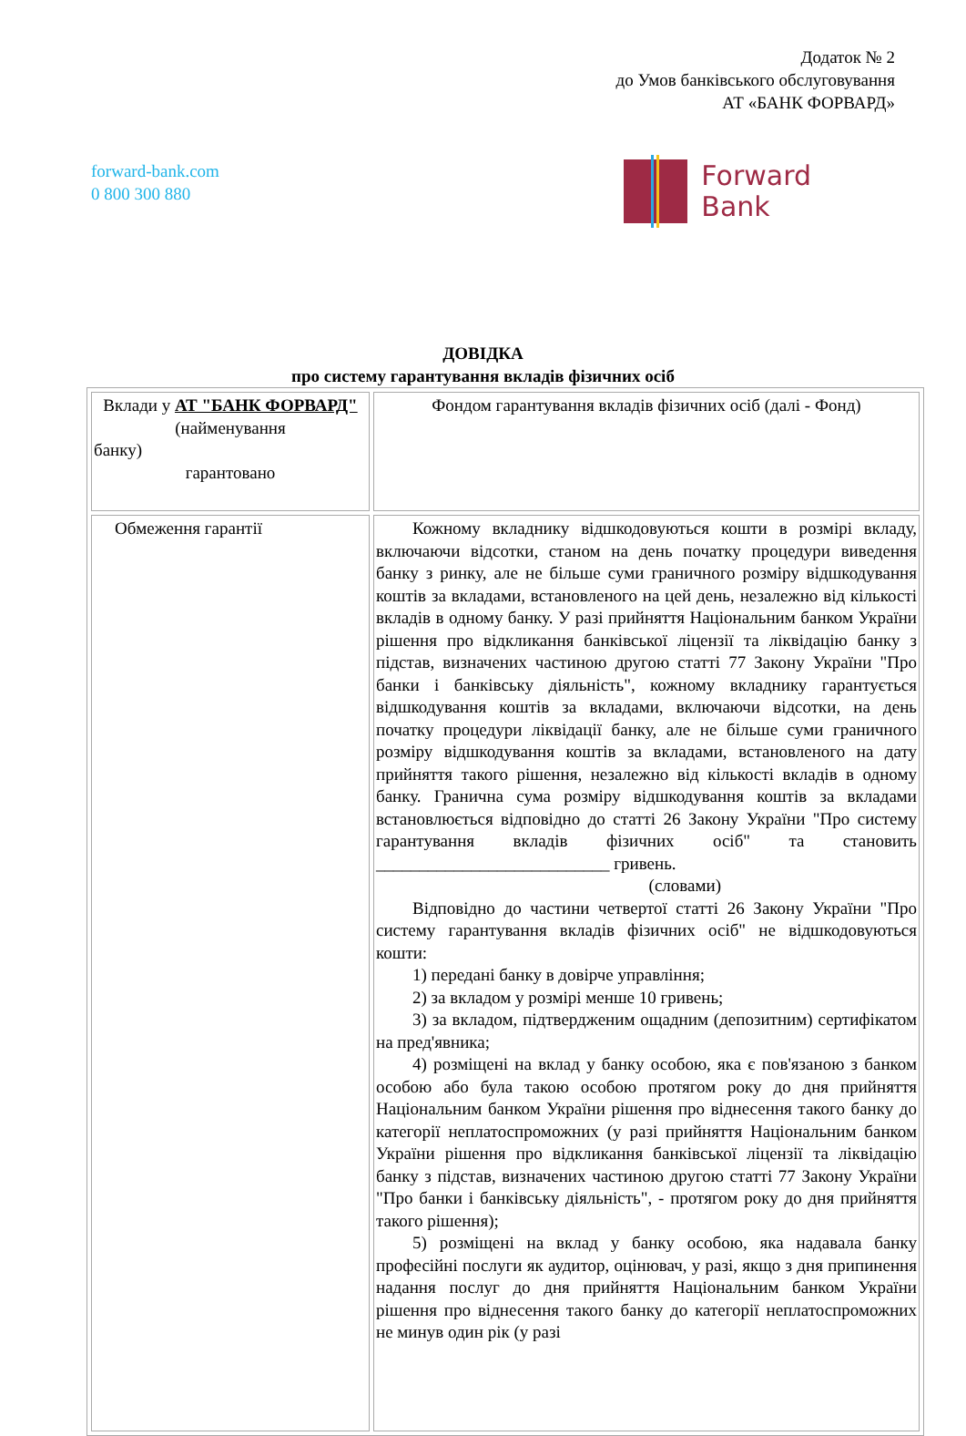Додаток № 2
до Умов банківського обслуговування
АТ «БАНК ФОРВАРД»
forward-bank.com
0 800 300 880
Forward
Bank
ДОВІДКА
про систему гарантування вкладів фізичних осіб
| Вклади у АТ "БАНК ФОРВАРД" (найменування банку) гарантовано | Фондом гарантування вкладів фізичних осіб (далі - Фонд) |
| Обмеження гарантії | Кожному вкладнику відшкодовуються кошти в розмірі вкладу, включаючи відсотки, станом на день початку процедури виведення банку з ринку, але не більше суми граничного розміру відшкодування коштів за вкладами, встановленого на цей день, незалежно від кількості вкладів в одному банку. У разі прийняття Національним банком України рішення про відкликання банківської ліцензії та ліквідацію банку з підстав, визначених частиною другою статті 77 Закону України "Про банки і банківську діяльність", кожному вкладнику гарантується відшкодування коштів за вкладами, включаючи відсотки, на день початку процедури ліквідації банку, але не більше суми граничного розміру відшкодування коштів за вкладами, встановленого на дату прийняття такого рішення, незалежно від кількості вкладів в одному банку. Гранична сума розміру відшкодування коштів за вкладами встановлюється відповідно до статті 26 Закону України "Про систему гарантування вкладів фізичних осіб" та становить ___________________________ гривень. (словами) Відповідно до частини четвертої статті 26 Закону України "Про систему гарантування вкладів фізичних осіб" не відшкодовуються кошти: 1) передані банку в довірче управління; 2) за вкладом у розмірі менше 10 гривень; 3) за вкладом, підтвердженим ощадним (депозитним) сертифікатом на пред'явника; 4) розміщені на вклад у банку особою, яка є пов'язаною з банком особою або була такою особою протягом року до дня прийняття Національним банком України рішення про віднесення такого банку до категорії неплатоспроможних (у разі прийняття Національним банком України рішення про відкликання банківської ліцензії та ліквідацію банку з підстав, визначених частиною другою статті 77 Закону України "Про банки і банківську діяльність", - протягом року до дня прийняття такого рішення); 5) розміщені на вклад у банку особою, яка надавала банку професійні послуги як аудитор, оцінювач, у разі, якщо з дня припинення надання послуг до дня прийняття Національним банком України рішення про віднесення такого банку до категорії неплатоспроможних не минув один рік (у разі |